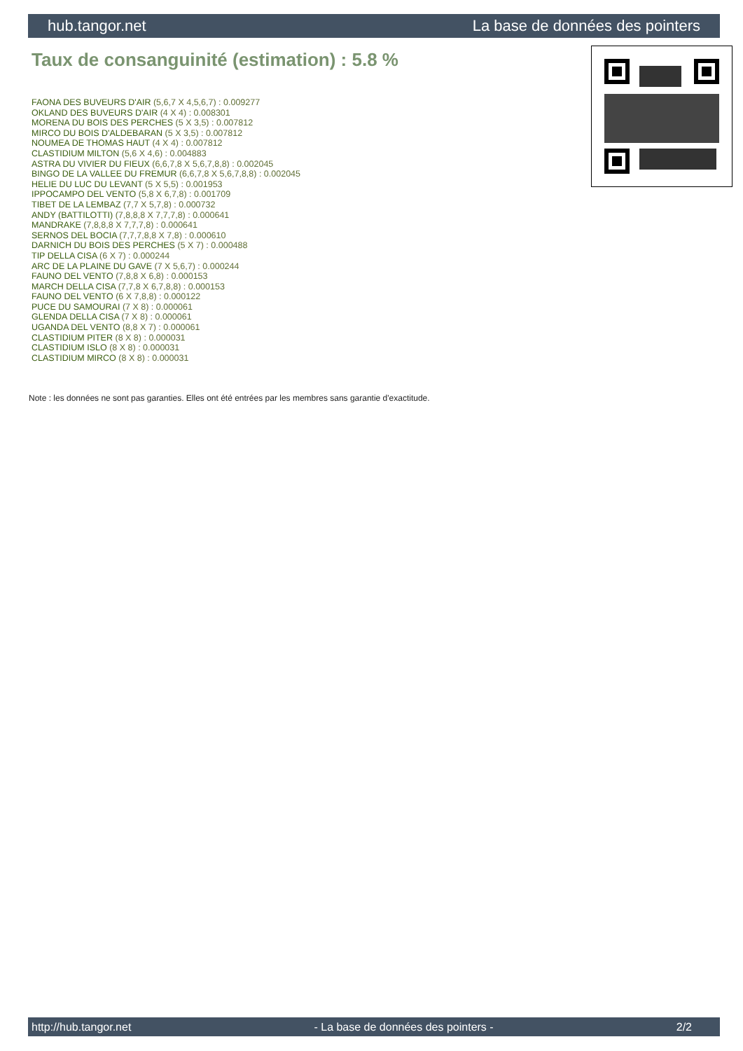hub.tangor.net La base de données des pointers
Taux de consanguinité (estimation) : 5.8 %
FAONA DES BUVEURS D'AIR (5,6,7 X 4,5,6,7) : 0.009277
OKLAND DES BUVEURS D'AIR (4 X 4) : 0.008301
MORENA DU BOIS DES PERCHES (5 X 3,5) : 0.007812
MIRCO DU BOIS D'ALDEBARAN (5 X 3,5) : 0.007812
NOUMEA DE THOMAS HAUT (4 X 4) : 0.007812
CLASTIDIUM MILTON (5,6 X 4,6) : 0.004883
ASTRA DU VIVIER DU FIEUX (6,6,7,8 X 5,6,7,8,8) : 0.002045
BINGO DE LA VALLEE DU FREMUR (6,6,7,8 X 5,6,7,8,8) : 0.002045
HELIE DU LUC DU LEVANT (5 X 5,5) : 0.001953
IPPOCAMPO DEL VENTO (5,8 X 6,7,8) : 0.001709
TIBET DE LA LEMBAZ (7,7 X 5,7,8) : 0.000732
ANDY (BATTILOTTI) (7,8,8,8 X 7,7,7,8) : 0.000641
MANDRAKE (7,8,8,8 X 7,7,7,8) : 0.000641
SERNOS DEL BOCIA (7,7,7,8,8 X 7,8) : 0.000610
DARNICH DU BOIS DES PERCHES (5 X 7) : 0.000488
TIP DELLA CISA (6 X 7) : 0.000244
ARC DE LA PLAINE DU GAVE (7 X 5,6,7) : 0.000244
FAUNO DEL VENTO (7,8,8 X 6,8) : 0.000153
MARCH DELLA CISA (7,7,8 X 6,7,8,8) : 0.000153
FAUNO DEL VENTO (6 X 7,8,8) : 0.000122
PUCE DU SAMOURAI (7 X 8) : 0.000061
GLENDA DELLA CISA (7 X 8) : 0.000061
UGANDA DEL VENTO (8,8 X 7) : 0.000061
CLASTIDIUM PITER (8 X 8) : 0.000031
CLASTIDIUM ISLO (8 X 8) : 0.000031
CLASTIDIUM MIRCO (8 X 8) : 0.000031
Note : les données ne sont pas garanties. Elles ont été entrées par les membres sans garantie d'exactitude.
http://hub.tangor.net - La base de données des pointers - 2/2